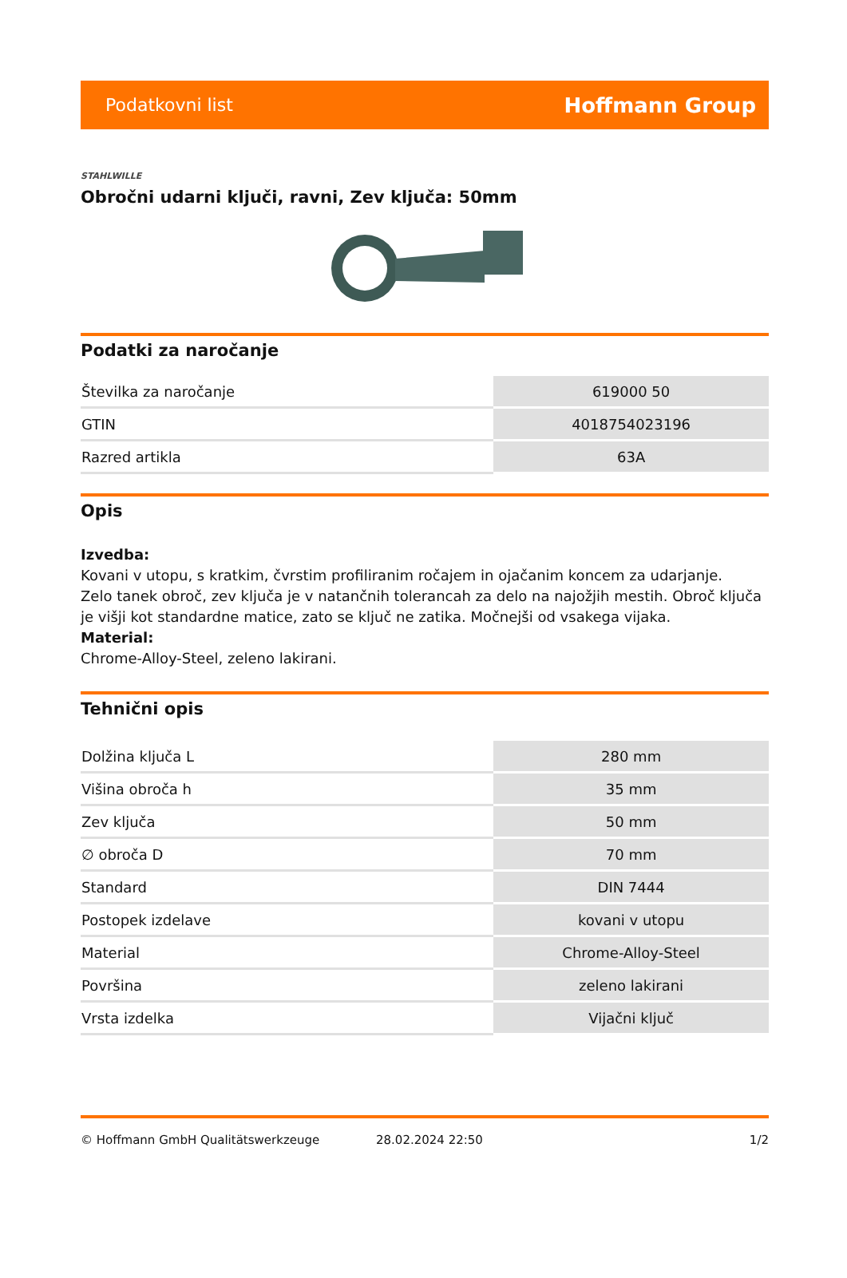Podatkovni list Hoffmann Group
STAHLWILLE
Obročni udarni ključi, ravni, Zev ključa: 50mm
Podatki za naročanje
| Številka za naročanje | 619000 50 |
| GTIN | 4018754023196 |
| Razred artikla | 63A |
Opis
Izvedba:
Kovani v utopu, s kratkim, čvrstim profiliranim ročajem in ojačanim koncem za udarjanje.
Zelo tanek obroč, zev ključa je v natančnih tolerancah za delo na najožjih mestih. Obroč ključa je višji kot standardne matice, zato se ključ ne zatika. Močnejši od vsakega vijaka.
Material:
Chrome-Alloy-Steel, zeleno lakirani.
Tehnični opis
| Dolžina ključa L | 280 mm |
| Višina obroča h | 35 mm |
| Zev ključa | 50 mm |
| ∅ obroča D | 70 mm |
| Standard | DIN 7444 |
| Postopek izdelave | kovani v utopu |
| Material | Chrome-Alloy-Steel |
| Površina | zeleno lakirani |
| Vrsta izdelka | Vijačni ključ |
© Hoffmann GmbH Qualitätswerkzeuge 28.02.2024 22:50 1/2